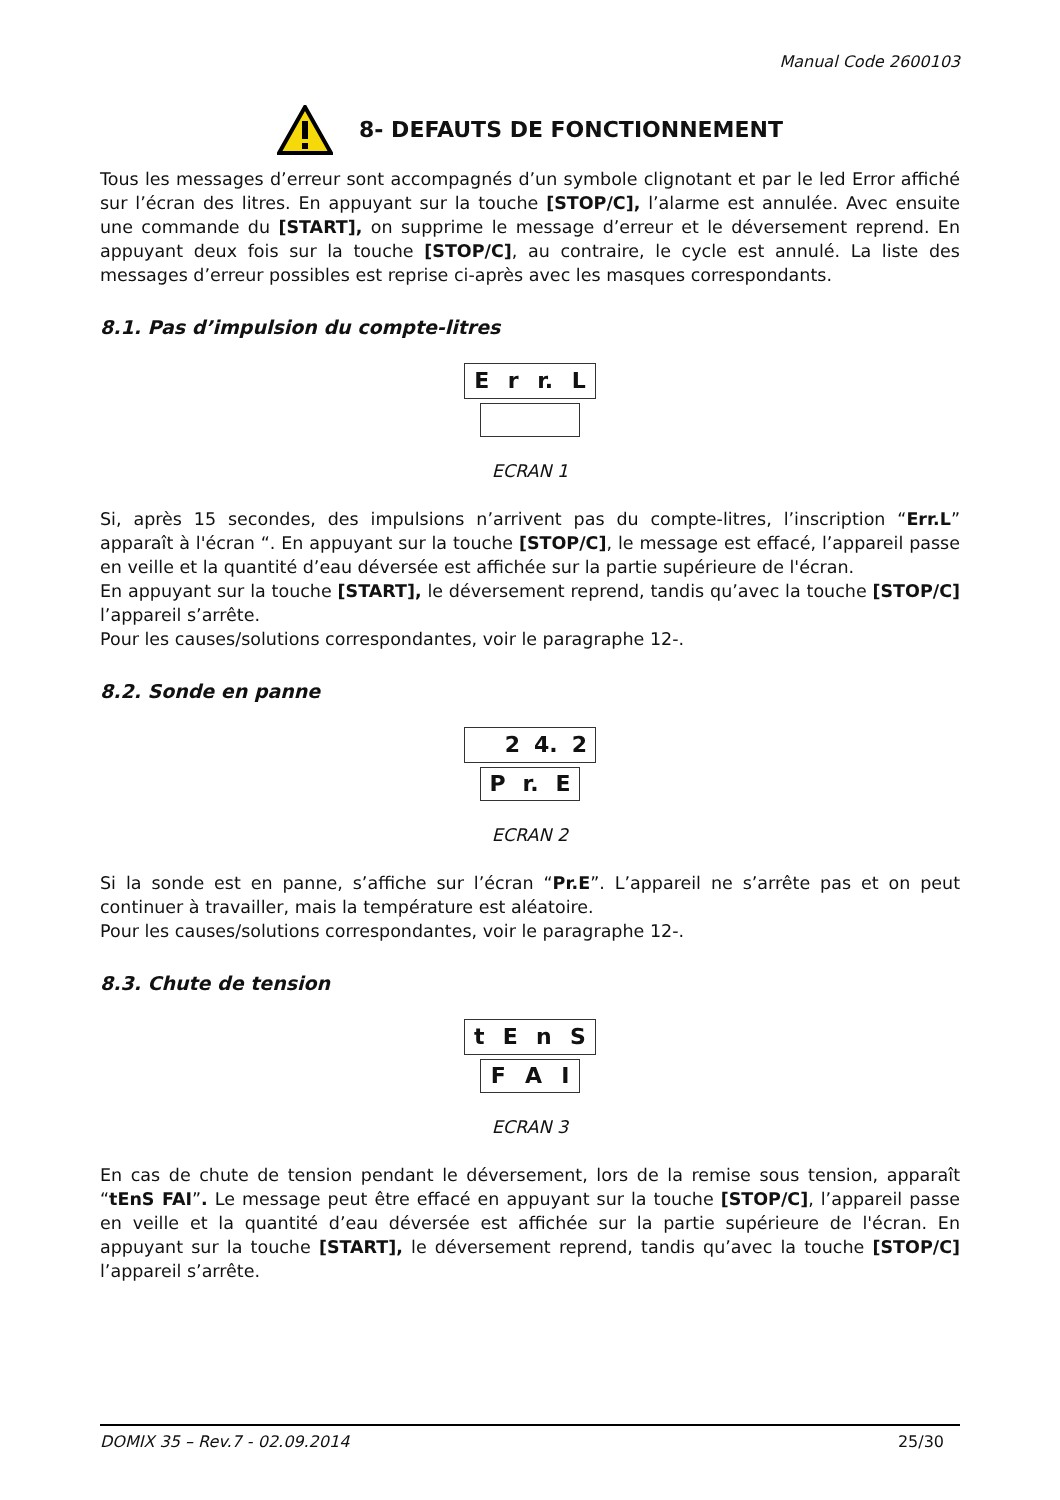Manual Code 2600103
8- DEFAUTS DE FONCTIONNEMENT
Tous les messages d’erreur sont accompagnés d’un symbole clignotant et par le led Error affiché sur l’écran des litres. En appuyant sur la touche [STOP/C], l’alarme est annulée. Avec ensuite une commande du [START], on supprime le message d’erreur et le déversement reprend. En appuyant deux fois sur la touche [STOP/C], au contraire, le cycle est annulé. La liste des messages d’erreur possibles est reprise ci-après avec les masques correspondants.
8.1. Pas d’impulsion du compte-litres
Er r. L
ECRAN 1
Si, après 15 secondes, des impulsions n’arrivent pas du compte-litres, l’inscription “Err.L” apparaît à l'écran “. En appuyant sur la touche [STOP/C], le message est effacé, l’appareil passe en veille et la quantité d’eau déversée est affichée sur la partie supérieure de l'écran.
En appuyant sur la touche [START], le déversement reprend, tandis qu’avec la touche [STOP/C] l’appareil s’arrête.
Pour les causes/solutions correspondantes, voir le paragraphe 12-.
8.2. Sonde en panne
2 4. 2
Pr. E
ECRAN 2
Si la sonde est en panne, s’affiche sur l’écran “Pr.E”. L’appareil ne s’arrête pas et on peut continuer à travailler, mais la température est aléatoire.
Pour les causes/solutions correspondantes, voir le paragraphe 12-.
8.3. Chute de tension
tEnS
F A I
ECRAN 3
En cas de chute de tension pendant le déversement, lors de la remise sous tension, apparaît “tEnS FAI”. Le message peut être effacé en appuyant sur la touche [STOP/C], l’appareil passe en veille et la quantité d’eau déversée est affichée sur la partie supérieure de l'écran. En appuyant sur la touche [START], le déversement reprend, tandis qu’avec la touche [STOP/C] l’appareil s’arrête.
DOMIX 35 – Rev.7 - 02.09.2014 25/30